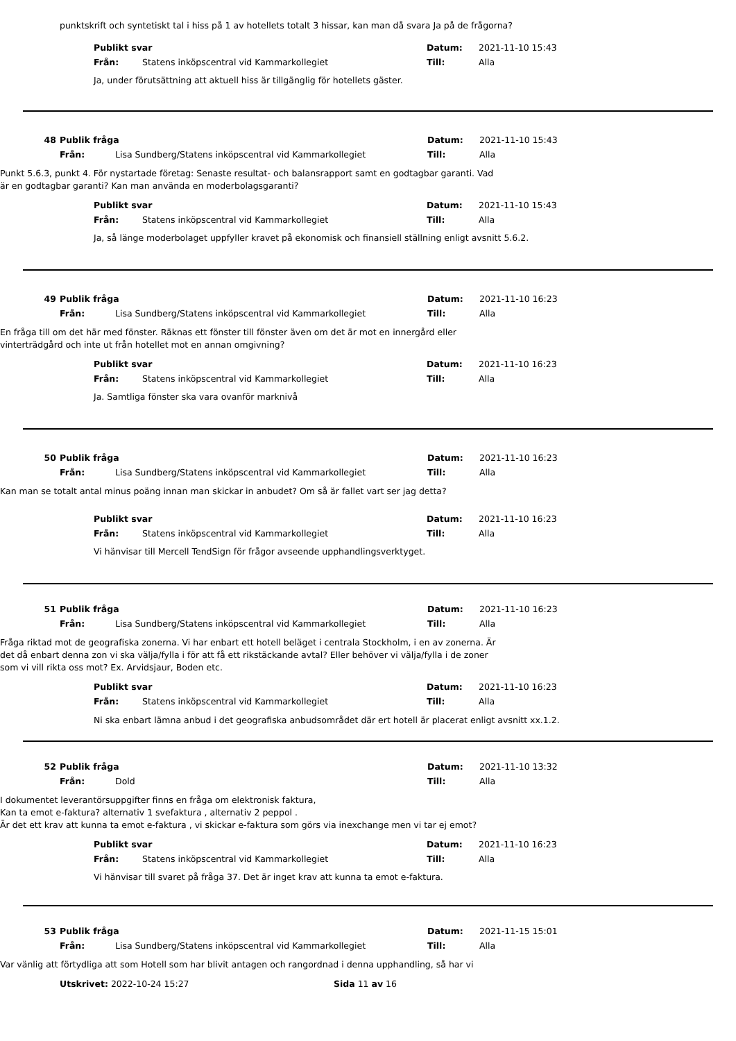punktskrift och syntetiskt tal i hiss på 1 av hotellets totalt 3 hissar, kan man då svara Ja på de frågorna?
Publikt svar Datum: 2021-11-10 15:43
Från: Statens inköpscentral vid Kammarkollegiet Till: Alla
Ja, under förutsättning att aktuell hiss är tillgänglig för hotellets gäster.
48 Publik fråga Datum: 2021-11-10 15:43
Från: Lisa Sundberg/Statens inköpscentral vid Kammarkollegiet Till: Alla
Punkt 5.6.3, punkt 4. För nystartade företag: Senaste resultat- och balansrapport samt en godtagbar garanti. Vad är en godtagbar garanti? Kan man använda en moderbolagsgaranti?
Publikt svar Datum: 2021-11-10 15:43
Från: Statens inköpscentral vid Kammarkollegiet Till: Alla
Ja, så länge moderbolaget uppfyller kravet på ekonomisk och finansiell ställning enligt avsnitt 5.6.2.
49 Publik fråga Datum: 2021-11-10 16:23
Från: Lisa Sundberg/Statens inköpscentral vid Kammarkollegiet Till: Alla
En fråga till om det här med fönster. Räknas ett fönster till fönster även om det är mot en innergård eller vinterträdgård och inte ut från hotellet mot en annan omgivning?
Publikt svar Datum: 2021-11-10 16:23
Från: Statens inköpscentral vid Kammarkollegiet Till: Alla
Ja. Samtliga fönster ska vara ovanför marknivå
50 Publik fråga Datum: 2021-11-10 16:23
Från: Lisa Sundberg/Statens inköpscentral vid Kammarkollegiet Till: Alla
Kan man se totalt antal minus poäng innan man skickar in anbudet? Om så är fallet vart ser jag detta?
Publikt svar Datum: 2021-11-10 16:23
Från: Statens inköpscentral vid Kammarkollegiet Till: Alla
Vi hänvisar till Mercell TendSign för frågor avseende upphandlingsverktyget.
51 Publik fråga Datum: 2021-11-10 16:23
Från: Lisa Sundberg/Statens inköpscentral vid Kammarkollegiet Till: Alla
Fråga riktad mot de geografiska zonerna. Vi har enbart ett hotell beläget i centrala Stockholm, i en av zonerna. Är det då enbart denna zon vi ska välja/fylla i för att få ett rikstäckande avtal? Eller behöver vi välja/fylla i de zoner som vi vill rikta oss mot? Ex. Arvidsjaur, Boden etc.
Publikt svar Datum: 2021-11-10 16:23
Från: Statens inköpscentral vid Kammarkollegiet Till: Alla
Ni ska enbart lämna anbud i det geografiska anbudsområdet där ert hotell är placerat enligt avsnitt xx.1.2.
52 Publik fråga Datum: 2021-11-10 13:32
Från: Dold Till: Alla
I dokumentet leverantörsuppgifter finns en fråga om elektronisk faktura,
Kan ta emot e-faktura? alternativ 1 svefaktura , alternativ 2 peppol .
Är det ett krav att kunna ta emot e-faktura , vi skickar e-faktura som görs via inexchange men vi tar ej emot?
Publikt svar Datum: 2021-11-10 16:23
Från: Statens inköpscentral vid Kammarkollegiet Till: Alla
Vi hänvisar till svaret på fråga 37. Det är inget krav att kunna ta emot e-faktura.
53 Publik fråga Datum: 2021-11-15 15:01
Från: Lisa Sundberg/Statens inköpscentral vid Kammarkollegiet Till: Alla
Var vänlig att förtydliga att som Hotell som har blivit antagen och rangordnad i denna upphandling, så har vi
Utskrivet: 2022-10-24 15:27 Sida 11 av 16